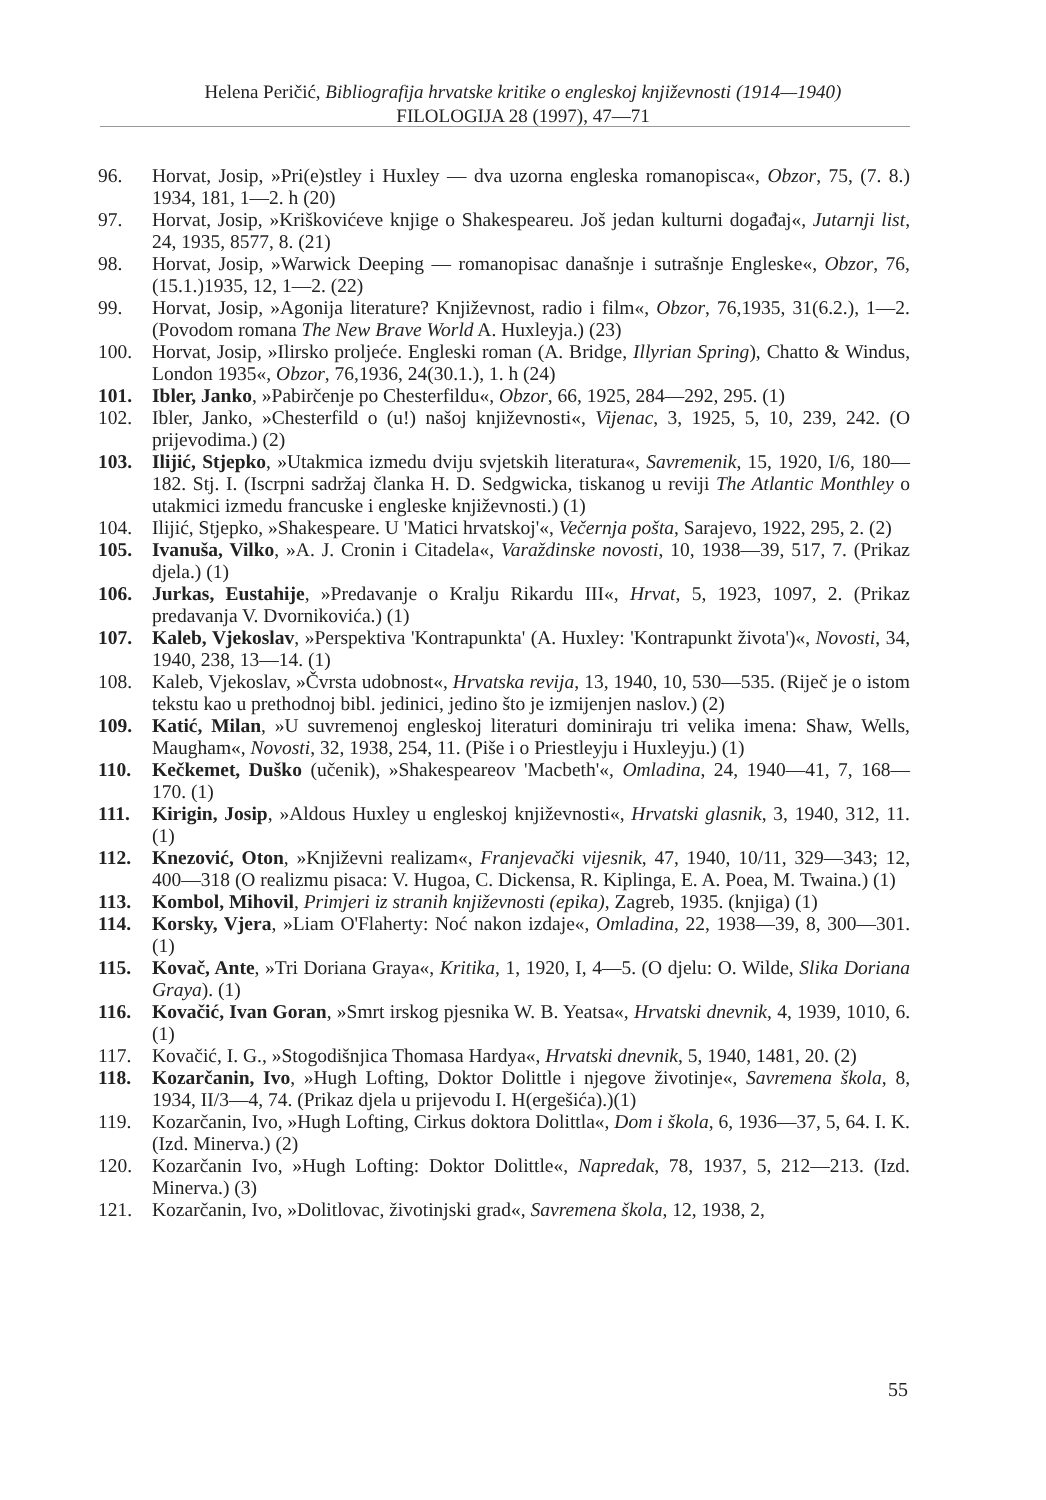Helena Peričić, Bibliografija hrvatske kritike o engleskoj književnosti (1914—1940)
FILOLOGIJA 28 (1997), 47—71
96. Horvat, Josip, »Pri(e)stley i Huxley — dva uzorna engleska romanopisca«, Obzor, 75, (7. 8.) 1934, 181, 1—2. h (20)
97. Horvat, Josip, »Kriškovićeve knjige o Shakespeareu. Još jedan kulturni događaj«, Jutarnji list, 24, 1935, 8577, 8. (21)
98. Horvat, Josip, »Warwick Deeping — romanopisac današnje i sutrašnje Engleske«, Obzor, 76, (15.1.)1935, 12, 1—2. (22)
99. Horvat, Josip, »Agonija literature? Književnost, radio i film«, Obzor, 76,1935, 31(6.2.), 1—2. (Povodom romana The New Brave World A. Huxleyja.) (23)
100. Horvat, Josip, »Ilirsko proljeće. Engleski roman (A. Bridge, Illyrian Spring), Chatto & Windus, London 1935«, Obzor, 76,1936, 24(30.1.), 1. h (24)
101. Ibler, Janko, »Pabirčenje po Chesterfildu«, Obzor, 66, 1925, 284—292, 295. (1)
102. Ibler, Janko, »Chesterfild o (u!) našoj književnosti«, Vijenac, 3, 1925, 5, 10, 239, 242. (O prijevodima.) (2)
103. Ilijić, Stjepko, »Utakmica izmedu dviju svjetskih literatura«, Savremenik, 15, 1920, I/6, 180—182. Stj. I. (Iscrpni sadržaj članka H. D. Sedgwicka, tiskanog u reviji The Atlantic Monthley o utakmici izmedu francuske i engleske književnosti.) (1)
104. Ilijić, Stjepko, »Shakespeare. U 'Matici hrvatskoj'«, Večernja pošta, Sarajevo, 1922, 295, 2. (2)
105. Ivanuša, Vilko, »A. J. Cronin i Citadela«, Varaždinske novosti, 10, 1938—39, 517, 7. (Prikaz djela.) (1)
106. Jurkas, Eustahije, »Predavanje o Kralju Rikardu III«, Hrvat, 5, 1923, 1097, 2. (Prikaz predavanja V. Dvornikovića.) (1)
107. Kaleb, Vjekoslav, »Perspektiva 'Kontrapunkta' (A. Huxley: 'Kontrapunkt života')«, Novosti, 34, 1940, 238, 13—14. (1)
108. Kaleb, Vjekoslav, »Čvrsta udobnost«, Hrvatska revija, 13, 1940, 10, 530—535. (Riječ je o istom tekstu kao u prethodnoj bibl. jedinici, jedino što je izmijenjen naslov.) (2)
109. Katić, Milan, »U suvremenoj engleskoj literaturi dominiraju tri velika imena: Shaw, Wells, Maugham«, Novosti, 32, 1938, 254, 11. (Piše i o Priestleyju i Huxleyju.) (1)
110. Kečkemet, Duško (učenik), »Shakespeareov 'Macbeth'«, Omladina, 24, 1940—41, 7, 168—170. (1)
111. Kirigin, Josip, »Aldous Huxley u engleskoj književnosti«, Hrvatski glasnik, 3, 1940, 312, 11. (1)
112. Knezović, Oton, »Književni realizam«, Franjevački vijesnik, 47, 1940, 10/11, 329—343; 12, 400—318 (O realizmu pisaca: V. Hugoa, C. Dickensa, R. Kiplinga, E. A. Poea, M. Twaina.) (1)
113. Kombol, Mihovil, Primjeri iz stranih književnosti (epika), Zagreb, 1935. (knjiga) (1)
114. Korsky, Vjera, »Liam O'Flaherty: Noć nakon izdaje«, Omladina, 22, 1938—39, 8, 300—301. (1)
115. Kovač, Ante, »Tri Doriana Graya«, Kritika, 1, 1920, I, 4—5. (O djelu: O. Wilde, Slika Doriana Graya). (1)
116. Kovačić, Ivan Goran, »Smrt irskog pjesnika W. B. Yeatsa«, Hrvatski dnevnik, 4, 1939, 1010, 6. (1)
117. Kovačić, I. G., »Stogodišnjica Thomasa Hardya«, Hrvatski dnevnik, 5, 1940, 1481, 20. (2)
118. Kozarčanin, Ivo, »Hugh Lofting, Doktor Dolittle i njegove životinje«, Savremena škola, 8, 1934, II/3—4, 74. (Prikaz djela u prijevodu I. H(ergešića).)(1)
119. Kozarčanin, Ivo, »Hugh Lofting, Cirkus doktora Dolittla«, Dom i škola, 6, 1936—37, 5, 64. I. K. (Izd. Minerva.) (2)
120. Kozarčanin Ivo, »Hugh Lofting: Doktor Dolittle«, Napredak, 78, 1937, 5, 212—213. (Izd. Minerva.) (3)
121. Kozarčanin, Ivo, »Dolitlovac, životinjski grad«, Savremena škola, 12, 1938, 2,
55